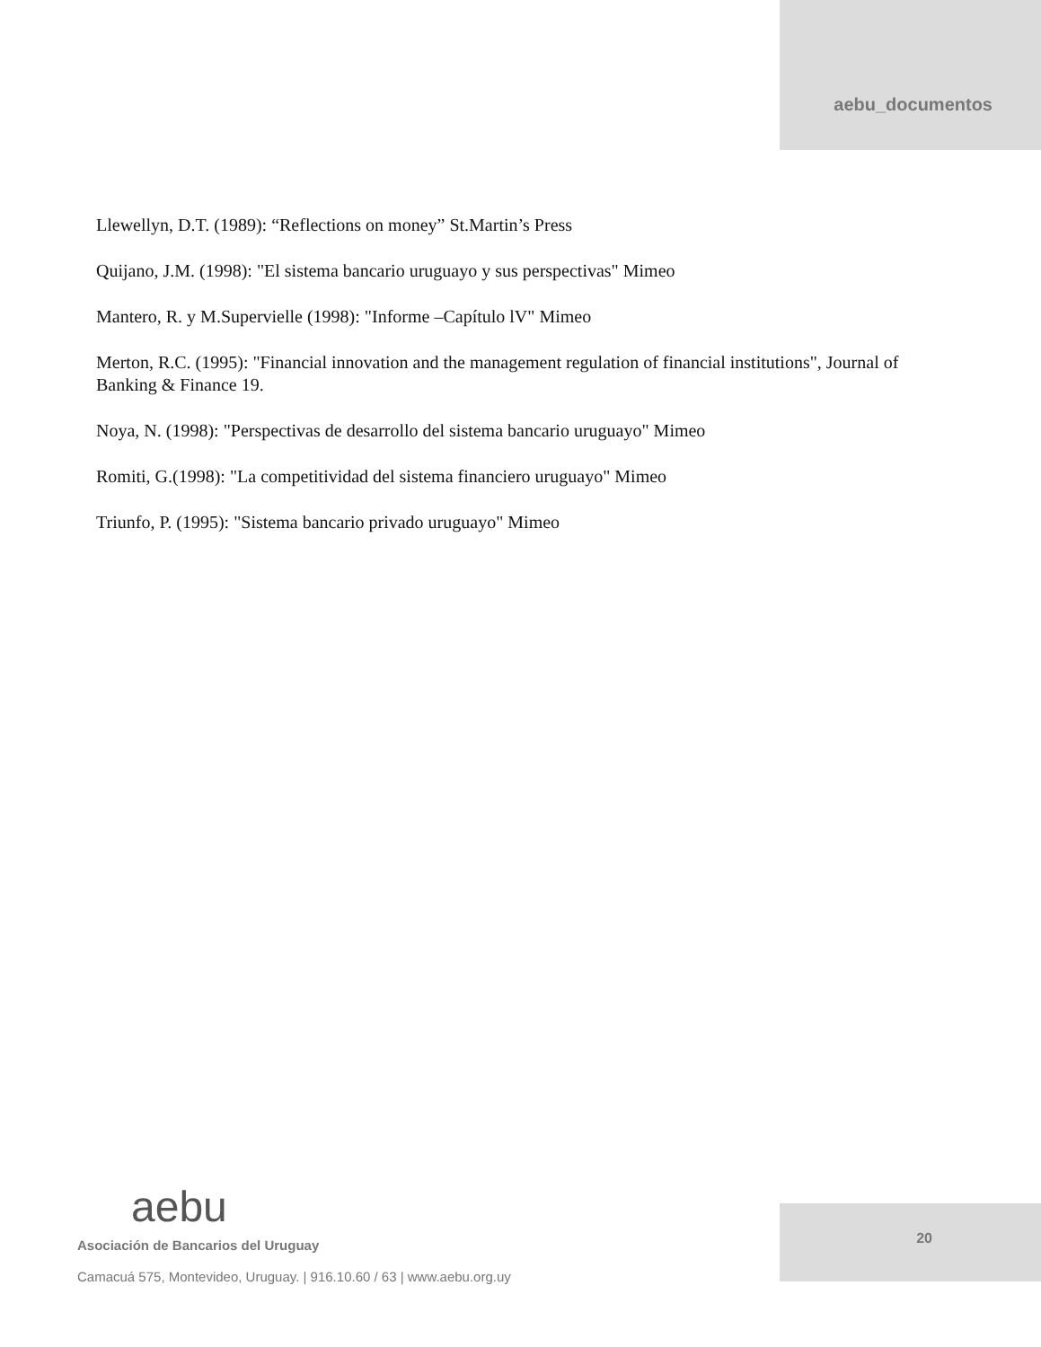aebu_documentos
Llewellyn, D.T. (1989): “Reflections on money” St.Martin’s Press
Quijano, J.M. (1998): "El sistema bancario uruguayo y sus perspectivas" Mimeo
Mantero, R. y M.Supervielle (1998): "Informe –Capítulo lV" Mimeo
Merton, R.C. (1995): "Financial innovation and the management regulation of financial institutions", Journal of Banking & Finance 19.
Noya, N. (1998): "Perspectivas de desarrollo del sistema bancario uruguayo" Mimeo
Romiti, G.(1998): "La competitividad del sistema financiero uruguayo" Mimeo
Triunfo, P. (1995): "Sistema bancario privado uruguayo" Mimeo
aebu
Asociación de Bancarios del Uruguay
Camacuá 575, Montevideo, Uruguay. | 916.10.60 / 63 | www.aebu.org.uy
20